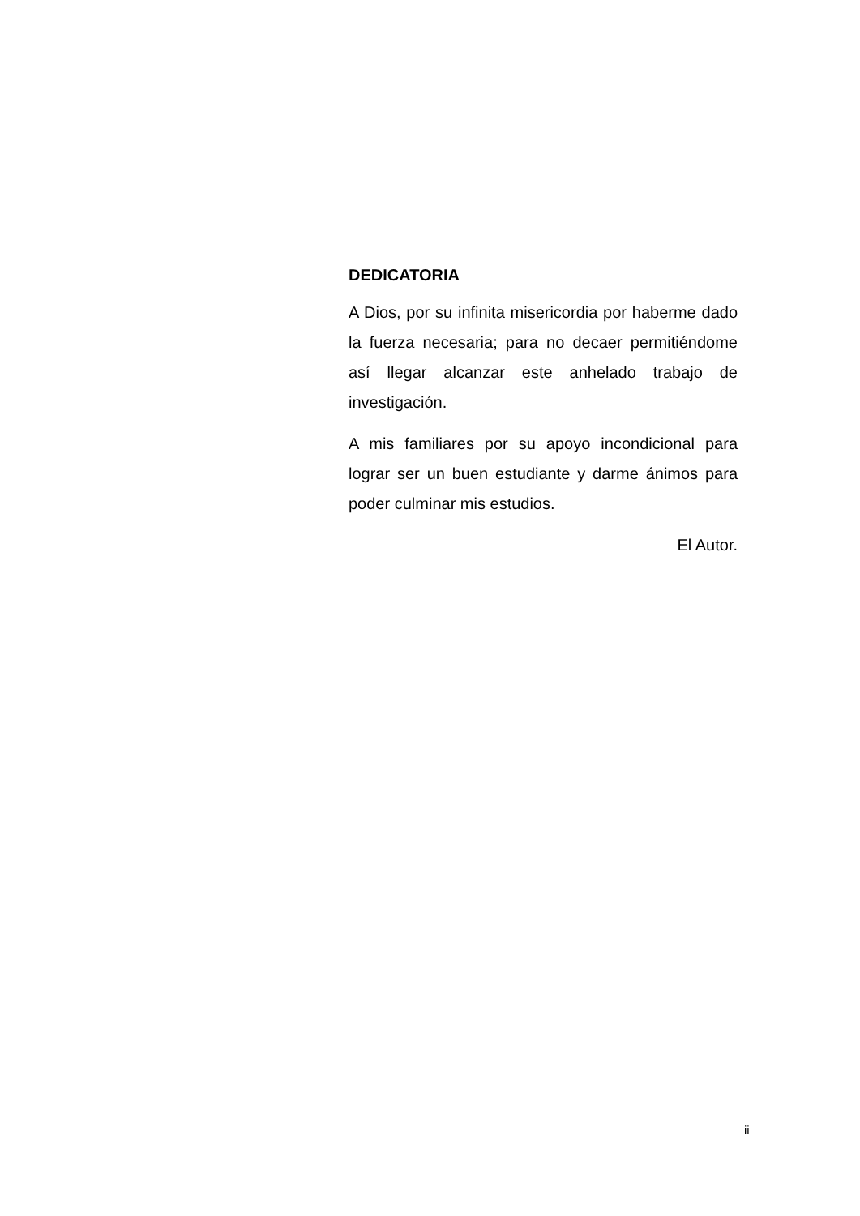DEDICATORIA
A Dios, por su infinita misericordia por haberme dado la fuerza necesaria; para no decaer permitiéndome así llegar alcanzar este anhelado trabajo de investigación.
A mis familiares por su apoyo incondicional para lograr ser un buen estudiante y darme ánimos para poder culminar mis estudios.
El Autor.
ii